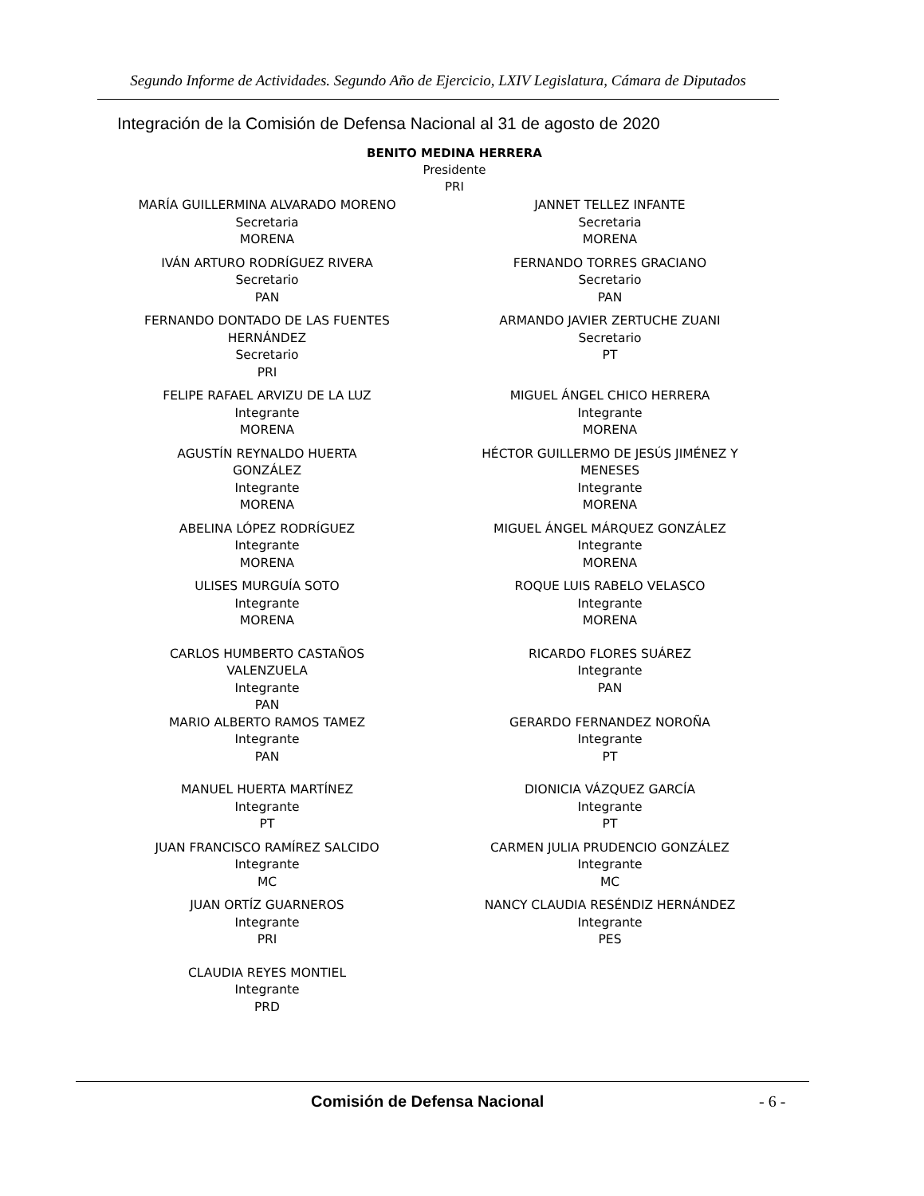Segundo Informe de Actividades. Segundo Año de Ejercicio, LXIV Legislatura, Cámara de Diputados
Integración de la Comisión de Defensa Nacional al 31 de agosto de 2020
BENITO MEDINA HERRERA
Presidente
PRI
| MARÍA GUILLERMINA ALVARADO MORENO Secretaria MORENA | JANNET TELLEZ INFANTE Secretaria MORENA |
| IVÁN ARTURO RODRÍGUEZ RIVERA Secretario PAN | FERNANDO TORRES GRACIANO Secretario PAN |
| FERNANDO DONTADO DE LAS FUENTES HERNÁNDEZ Secretario PRI | ARMANDO JAVIER ZERTUCHE ZUANI Secretario PT |
| FELIPE RAFAEL ARVIZU DE LA LUZ Integrante MORENA | MIGUEL ÁNGEL CHICO HERRERA Integrante MORENA |
| AGUSTÍN REYNALDO HUERTA GONZÁLEZ Integrante MORENA | HÉCTOR GUILLERMO DE JESÚS JIMÉNEZ Y MENESES Integrante MORENA |
| ABELINA LÓPEZ RODRÍGUEZ Integrante MORENA | MIGUEL ÁNGEL MÁRQUEZ GONZÁLEZ Integrante MORENA |
| ULISES MURGUÍA SOTO Integrante MORENA | ROQUE LUIS RABELO VELASCO Integrante MORENA |
| CARLOS HUMBERTO CASTAÑOS VALENZUELA Integrante PAN | RICARDO FLORES SUÁREZ Integrante PAN |
| MARIO ALBERTO RAMOS TAMEZ Integrante PAN | GERARDO FERNANDEZ NOROÑA Integrante PT |
| MANUEL HUERTA MARTÍNEZ Integrante PT | DIONICIA VÁZQUEZ GARCÍA Integrante PT |
| JUAN FRANCISCO RAMÍREZ SALCIDO Integrante MC | CARMEN JULIA PRUDENCIO GONZÁLEZ Integrante MC |
| JUAN ORTÍZ GUARNEROS Integrante PRI | NANCY CLAUDIA RESÉNDIZ HERNÁNDEZ Integrante PES |
| CLAUDIA REYES MONTIEL Integrante PRD | |
Comisión de Defensa Nacional - 6 -